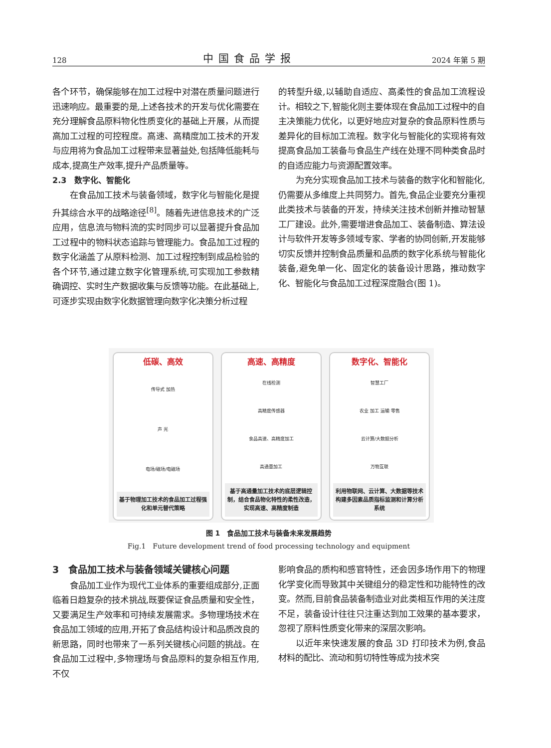128 中国食品学报 2024 年第 5 期
各个环节，确保能够在加工过程中对潜在质量问题进行迅速响应。最重要的是,上述各技术的开发与优化需要在充分理解食品原料物化性质变化的基础上开展，从而提高加工过程的可控程度。高速、高精度加工技术的开发与应用将为食品加工过程带来显著益处,包括降低能耗与成本,提高生产效率,提升产品质量等。
2.3　数字化、智能化
在食品加工技术与装备领域，数字化与智能化是提升其综合水平的战略途径<sup>[8]</sup>。随着先进信息技术的广泛应用，信息流与物料流的实时同步可以显著提升食品加工过程中的物料状态追踪与管理能力。食品加工过程的数字化涵盖了从原料检测、加工过程控制到成品检验的各个环节,通过建立数字化管理系统,可实现加工参数精确调控、实时生产数据收集与反馈等功能。在此基础上,可逐步实现由数字化数据管理向数字化决策分析过程
的转型升级,以辅助自适应、高柔性的食品加工流程设计。相较之下,智能化则主要体现在食品加工过程中的自主决策能力优化，以更好地应对复杂的食品原料性质与差异化的目标加工流程。数字化与智能化的实现将有效提高食品加工装备与食品生产线在处理不同种类食品时的自适应能力与资源配置效率。
为充分实现食品加工技术与装备的数字化和智能化,仍需要从多维度上共同努力。首先,食品企业要充分重视此类技术与装备的开发，持续关注技术创新并推动智慧工厂建设。此外,需要增进食品加工、装备制造、算法设计与软件开发等多领域专家、学者的协同创新,开发能够切实反馈并控制食品质量和品质的数字化系统与智能化装备,避免单一化、固定化的装备设计思路，推动数字化、智能化与食品加工过程深度融合(图 1)。
低碳、高效
传导式 加热
声 光
电场/磁场/电磁场
基于物理加工技术的食品加工过程强化和单元替代策略
高速、高精度
在线检测
高精度传感器
食品高速、高精度加工
高通量加工
基于高通量加工技术的底层逻辑控制，结合食品物化特性的柔性改造，实现高速、高精度制造
数字化、智能化
智慧工厂
农业 加工 运输 零售
云计算/大数据分析
万物互联
利用物联网、云计算、大数据等技术构建多因素品质指标监测和计算分析系统
图 1　食品加工技术与装备未来发展趋势
Fig.1　Future development trend of food processing technology and equipment
3　食品加工技术与装备领域关键核心问题
食品加工业作为现代工业体系的重要组成部分,正面临着日趋复杂的技术挑战,既要保证食品质量和安全性，又要满足生产效率和可持续发展需求。多物理场技术在食品加工领域的应用,开拓了食品结构设计和品质改良的新思路，同时也带来了一系列关键核心问题的挑战。在食品加工过程中,多物理场与食品原料的复杂相互作用,不仅
影响食品的质构和感官特性，还会因多场作用下的物理化学变化而导致其中关键组分的稳定性和功能特性的改变。然而,目前食品装备制造业对此类相互作用的关注度不足，装备设计往往只注重达到加工效果的基本要求，忽视了原料性质变化带来的深层次影响。
以近年来快速发展的食品 3D 打印技术为例,食品材料的配比、流动和剪切特性等成为技术突